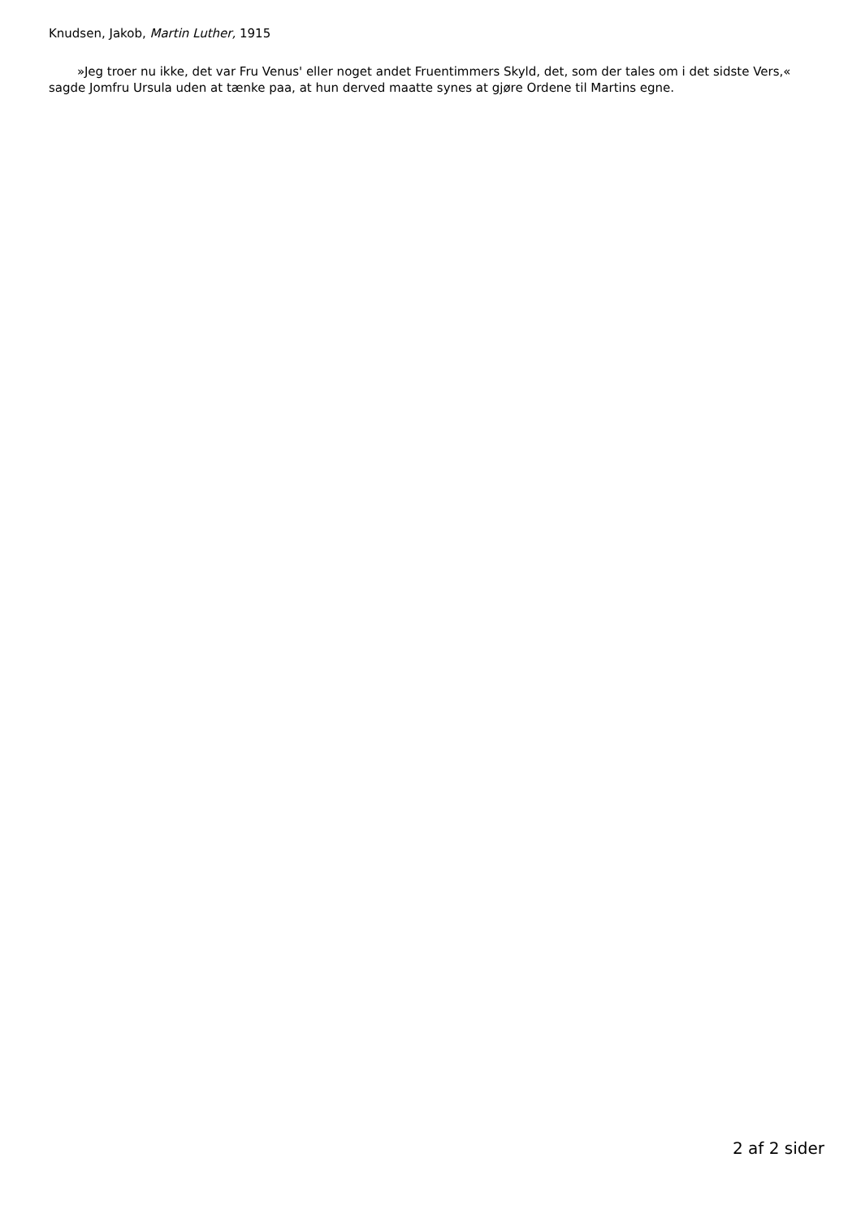Knudsen, Jakob, Martin Luther, 1915
»Jeg troer nu ikke, det var Fru Venus' eller noget andet Fruentimmers Skyld, det, som der tales om i det sidste Vers,« sagde Jomfru Ursula uden at tænke paa, at hun derved maatte synes at gjøre Ordene til Martins egne.
2 af 2 sider